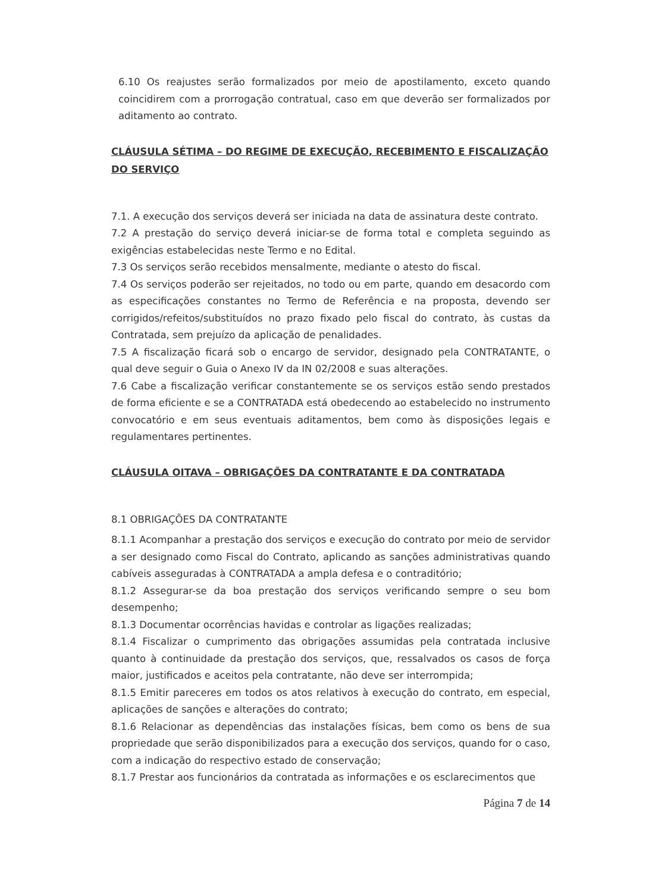6.10 Os reajustes serão formalizados por meio de apostilamento, exceto quando coincidirem com a prorrogação contratual, caso em que deverão ser formalizados por aditamento ao contrato.
CLÁUSULA SÉTIMA – DO REGIME DE EXECUÇÃO, RECEBIMENTO E FISCALIZAÇÃO DO SERVIÇO
7.1. A execução dos serviços deverá ser iniciada na data de assinatura deste contrato.
7.2 A prestação do serviço deverá iniciar-se de forma total e completa seguindo as exigências estabelecidas neste Termo e no Edital.
7.3 Os serviços serão recebidos mensalmente, mediante o atesto do fiscal.
7.4 Os serviços poderão ser rejeitados, no todo ou em parte, quando em desacordo com as especificações constantes no Termo de Referência e na proposta, devendo ser corrigidos/refeitos/substituídos no prazo fixado pelo fiscal do contrato, às custas da Contratada, sem prejuízo da aplicação de penalidades.
7.5 A fiscalização ficará sob o encargo de servidor, designado pela CONTRATANTE, o qual deve seguir o Guia o Anexo IV da IN 02/2008 e suas alterações.
7.6 Cabe a fiscalização verificar constantemente se os serviços estão sendo prestados de forma eficiente e se a CONTRATADA está obedecendo ao estabelecido no instrumento convocatório e em seus eventuais aditamentos, bem como às disposições legais e regulamentares pertinentes.
CLÁUSULA OITAVA – OBRIGAÇÕES DA CONTRATANTE E DA CONTRATADA
8.1 OBRIGAÇÕES DA CONTRATANTE
8.1.1 Acompanhar a prestação dos serviços e execução do contrato por meio de servidor a ser designado como Fiscal do Contrato, aplicando as sanções administrativas quando cabíveis asseguradas à CONTRATADA a ampla defesa e o contraditório;
8.1.2 Assegurar-se da boa prestação dos serviços verificando sempre o seu bom desempenho;
8.1.3 Documentar ocorrências havidas e controlar as ligações realizadas;
8.1.4 Fiscalizar o cumprimento das obrigações assumidas pela contratada inclusive quanto à continuidade da prestação dos serviços, que, ressalvados os casos de força maior, justificados e aceitos pela contratante, não deve ser interrompida;
8.1.5 Emitir pareceres em todos os atos relativos à execução do contrato, em especial, aplicações de sanções e alterações do contrato;
8.1.6 Relacionar as dependências das instalações físicas, bem como os bens de sua propriedade que serão disponibilizados para a execução dos serviços, quando for o caso, com a indicação do respectivo estado de conservação;
8.1.7 Prestar aos funcionários da contratada as informações e os esclarecimentos que
Página 7 de 14